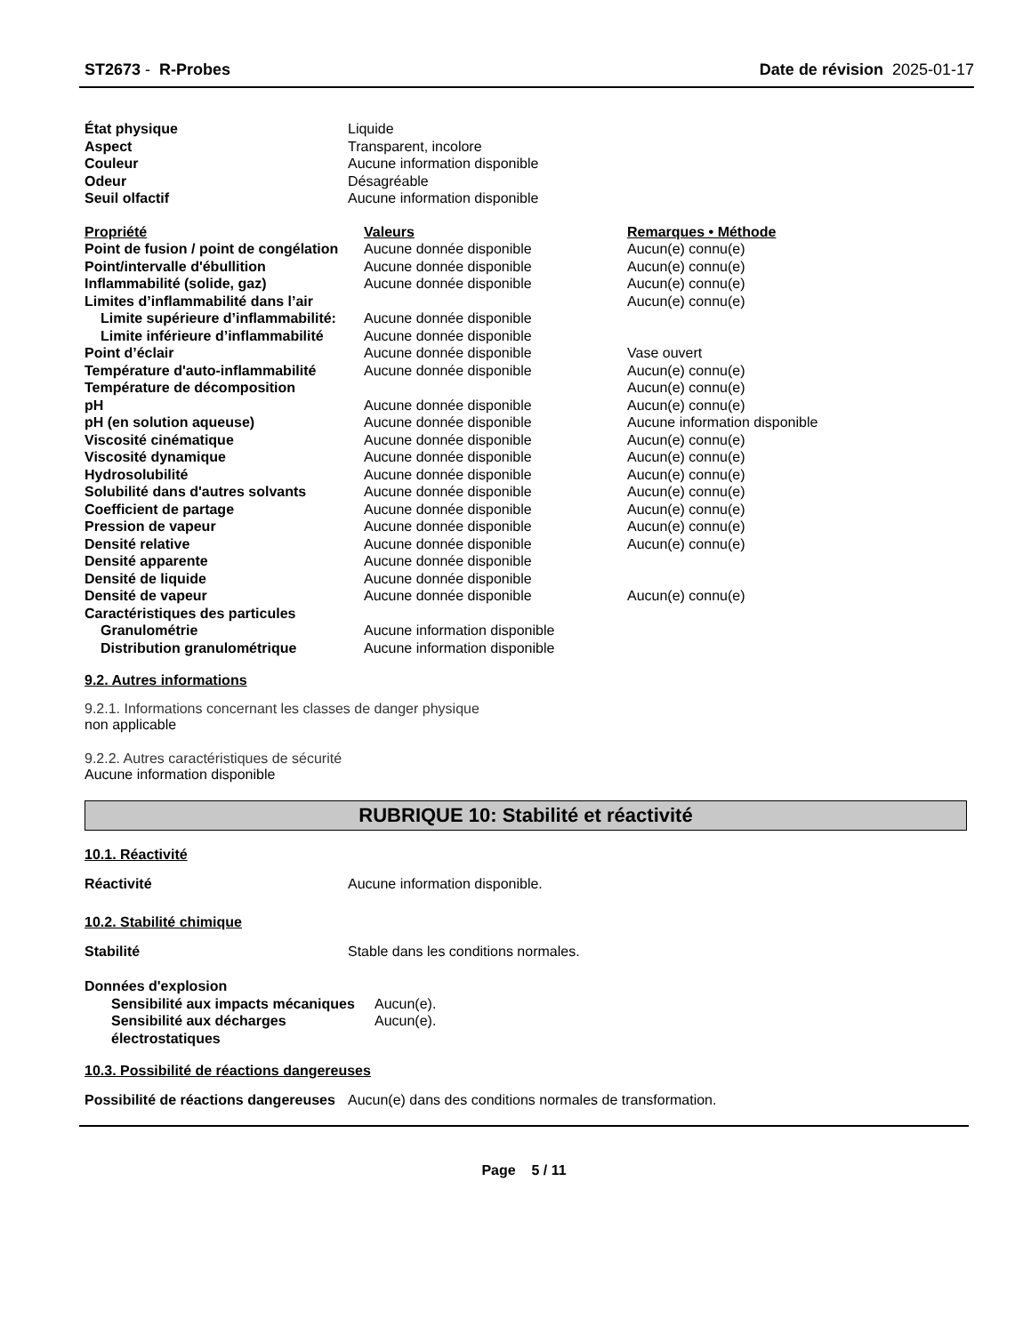ST2673 - R-Probes Date de révision 2025-01-17
| État physique | Liquide |
| Aspect | Transparent, incolore |
| Couleur | Aucune information disponible |
| Odeur | Désagréable |
| Seuil olfactif | Aucune information disponible |
| Propriété | Valeurs | Remarques • Méthode |
| Point de fusion / point de congélation | Aucune donnée disponible | Aucun(e) connu(e) |
| Point/intervalle d'ébullition | Aucune donnée disponible | Aucun(e) connu(e) |
| Inflammabilité (solide, gaz) | Aucune donnée disponible | Aucun(e) connu(e) |
| Limites d’inflammabilité dans l’air | | Aucun(e) connu(e) |
| Limite supérieure d’inflammabilité: | Aucune donnée disponible | |
| Limite inférieure d’inflammabilité | Aucune donnée disponible | |
| Point d’éclair | Aucune donnée disponible | Vase ouvert |
| Température d'auto-inflammabilité | Aucune donnée disponible | Aucun(e) connu(e) |
| Température de décomposition | | Aucun(e) connu(e) |
| pH | Aucune donnée disponible | Aucun(e) connu(e) |
| pH (en solution aqueuse) | Aucune donnée disponible | Aucune information disponible |
| Viscosité cinématique | Aucune donnée disponible | Aucun(e) connu(e) |
| Viscosité dynamique | Aucune donnée disponible | Aucun(e) connu(e) |
| Hydrosolubilité | Aucune donnée disponible | Aucun(e) connu(e) |
| Solubilité dans d'autres solvants | Aucune donnée disponible | Aucun(e) connu(e) |
| Coefficient de partage | Aucune donnée disponible | Aucun(e) connu(e) |
| Pression de vapeur | Aucune donnée disponible | Aucun(e) connu(e) |
| Densité relative | Aucune donnée disponible | Aucun(e) connu(e) |
| Densité apparente | Aucune donnée disponible | |
| Densité de liquide | Aucune donnée disponible | |
| Densité de vapeur | Aucune donnée disponible | Aucun(e) connu(e) |
| Caractéristiques des particules | | |
| Granulométrie | Aucune information disponible | |
| Distribution granulométrique | Aucune information disponible | |
9.2. Autres informations
9.2.1. Informations concernant les classes de danger physique
non applicable
9.2.2. Autres caractéristiques de sécurité
Aucune information disponible
RUBRIQUE 10: Stabilité et réactivité
10.1. Réactivité
| Réactivité | Aucune information disponible. |
10.2. Stabilité chimique
| Stabilité | Stable dans les conditions normales. |
| Données d'explosion | |
| Sensibilité aux impacts mécaniques | Aucun(e). |
| Sensibilité aux décharges électrostatiques | Aucun(e). |
10.3. Possibilité de réactions dangereuses
| Possibilité de réactions dangereuses | Aucun(e) dans des conditions normales de transformation. |
Page 5 / 11